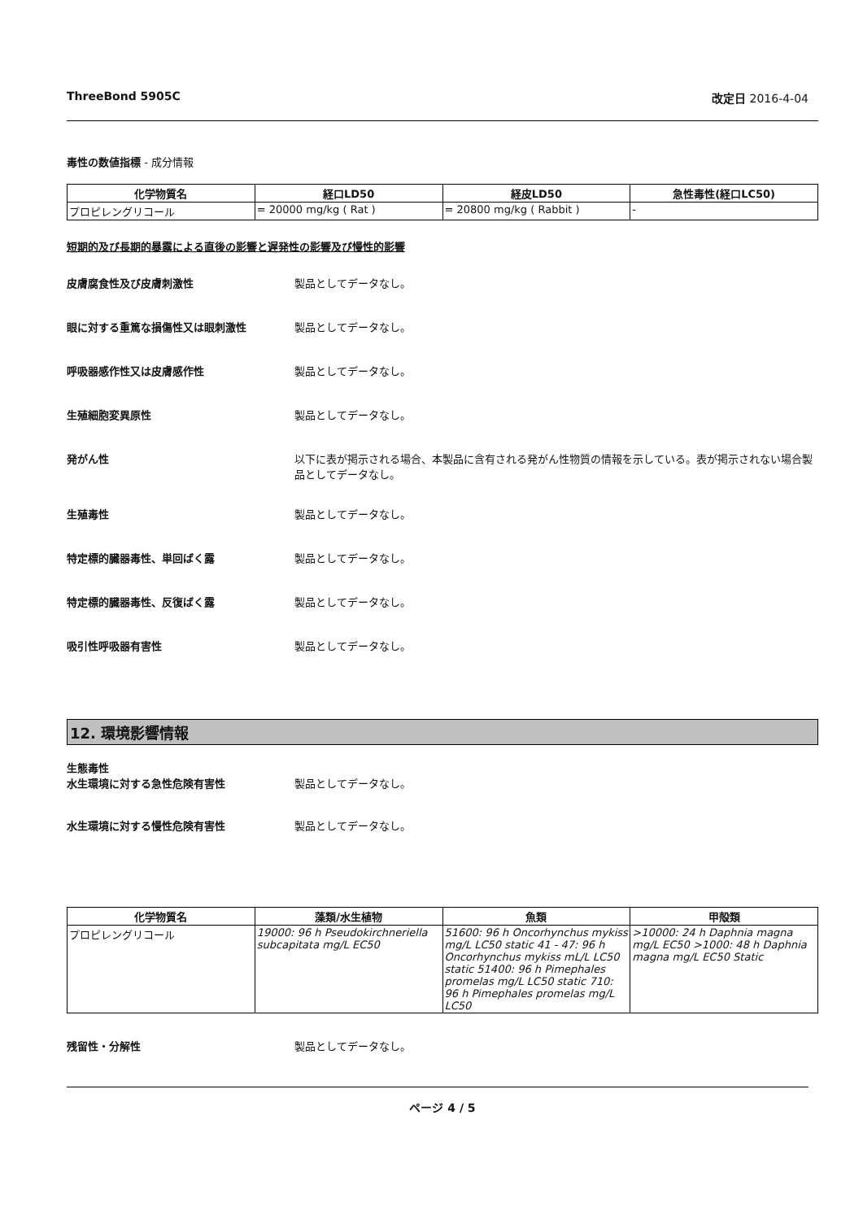ThreeBond 5905C 改定日 2016-4-04
毒性の数値指標 - 成分情報
| 化学物質名 | 経口LD50 | 経皮LD50 | 急性毒性(経口LC50) |
| --- | --- | --- | --- |
| プロピレングリコール | = 20000 mg/kg ( Rat ) | = 20800 mg/kg ( Rabbit ) | - |
短期的及び長期的暴露による直後の影響と遅発性の影響及び慢性的影響
皮膚腐食性及び皮膚刺激性 製品としてデータなし。
眼に対する重篤な損傷性又は眼刺激性 製品としてデータなし。
呼吸器感作性又は皮膚感作性 製品としてデータなし。
生殖細胞変異原性 製品としてデータなし。
発がん性 以下に表が掲示される場合、本製品に含有される発がん性物質の情報を示している。表が掲示されない場合製品としてデータなし。
生殖毒性 製品としてデータなし。
特定標的臓器毒性、単回ばく露 製品としてデータなし。
特定標的臓器毒性、反復ばく露 製品としてデータなし。
吸引性呼吸器有害性 製品としてデータなし。
12. 環境影響情報
生態毒性
水生環境に対する急性危険有害性 製品としてデータなし。
水生環境に対する慢性危険有害性 製品としてデータなし。
| 化学物質名 | 藻類/水生植物 | 魚類 | 甲殻類 |
| --- | --- | --- | --- |
| プロピレングリコール | 19000: 96 h Pseudokirchneriella subcapitata mg/L EC50 | 51600: 96 h Oncorhynchus mykiss mg/L LC50 static 41 - 47: 96 h Oncorhynchus mykiss mL/L LC50 static 51400: 96 h Pimephales promelas mg/L LC50 static 710: 96 h Pimephales promelas mg/L LC50 | >10000: 24 h Daphnia magna mg/L EC50 >1000: 48 h Daphnia magna mg/L EC50 Static |
残留性・分解性 製品としてデータなし。
ページ 4 / 5